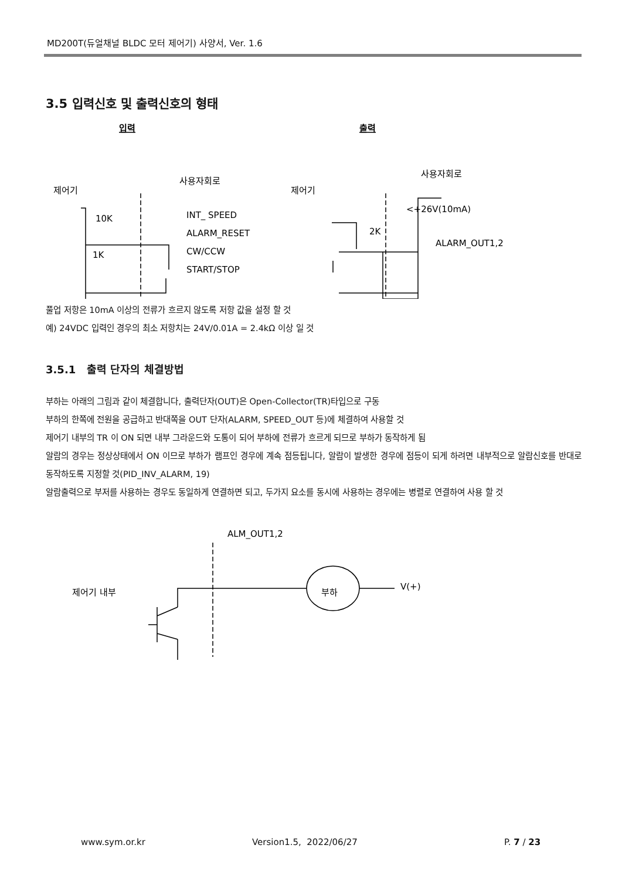MD200T(듀얼채널 BLDC 모터 제어기) 사양서, Ver. 1.6
3.5 입력신호 및 출력신호의 형태
입력
출력
제어기
사용자회로
INT_ SPEED
ALARM_RESET
CW/CCW
START/STOP
10K
1K
제어기
사용자회로
<+26V(10mA)
ALARM_OUT1,2
2K
풀업 저항은 10mA 이상의 전류가 흐르지 않도록 저항 값을 설정 할 것
예) 24VDC 입력인 경우의 최소 저항치는 24V/0.01A = 2.4kΩ 이상 일 것
3.5.1 출력 단자의 체결방법
부하는 아래의 그림과 같이 체결합니다, 출력단자(OUT)은 Open-Collector(TR)타입으로 구동
부하의 한쪽에 전원을 공급하고 반대쪽을 OUT 단자(ALARM, SPEED_OUT 등)에 체결하여 사용할 것
제어기 내부의 TR 이 ON 되면 내부 그라운드와 도통이 되어 부하에 전류가 흐르게 되므로 부하가 동작하게 됨
알람의 경우는 정상상태에서 ON 이므로 부하가 램프인 경우에 계속 점등됩니다, 알람이 발생한 경우에 점등이 되게 하려면 내부적으로 알람신호를 반대로 동작하도록 지정할 것(PID_INV_ALARM, 19)
알람출력으로 부저를 사용하는 경우도 동일하게 연결하면 되고, 두가지 요소를 동시에 사용하는 경우에는 병렬로 연결하여 사용 할 것
ALM_OUT1,2
제어기 내부
부하
V(+)
www.sym.or.kr Version1.5, 2022/06/27 P. 7 / 23